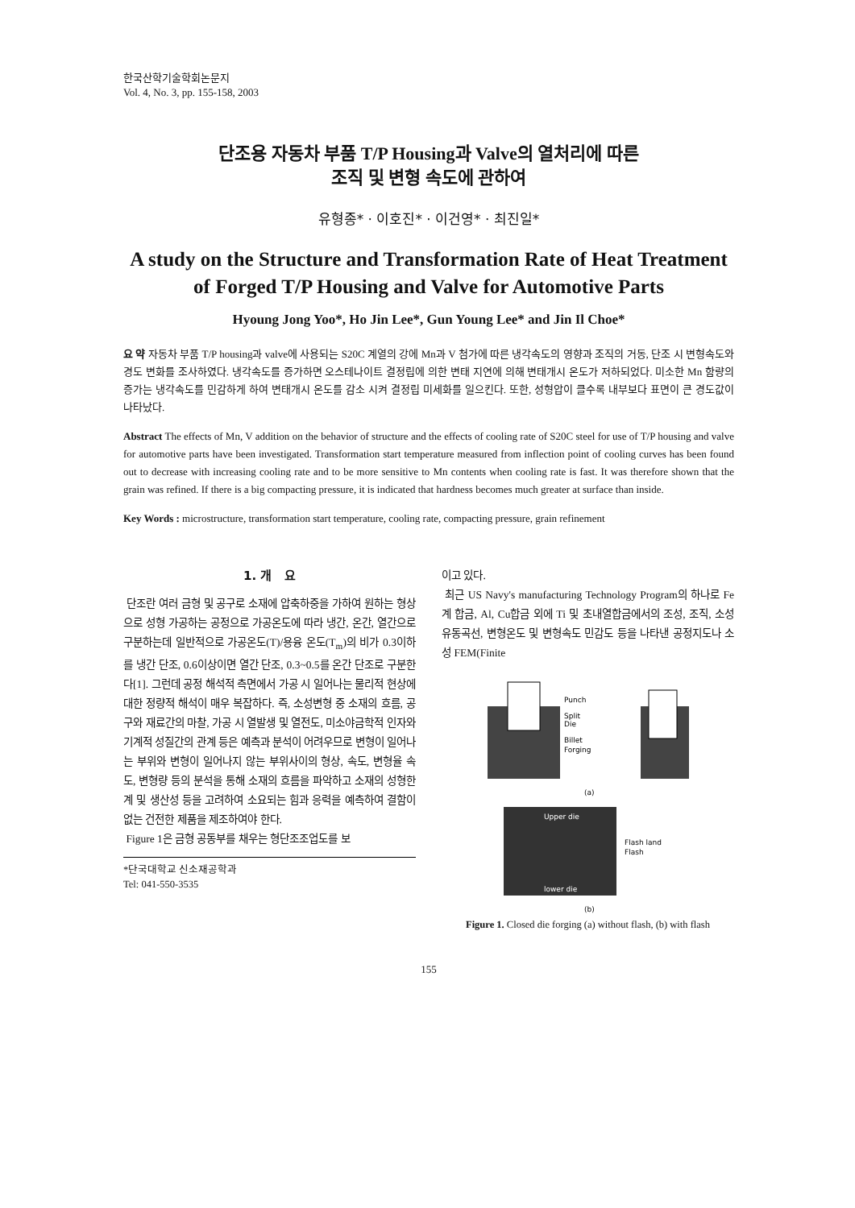한국산학기술학회논문지
Vol. 4, No. 3, pp. 155-158, 2003
단조용 자동차 부품 T/P Housing과 Valve의 열처리에 따른
조직 및 변형 속도에 관하여
유형종* · 이호진* · 이건영* · 최진일*
A study on the Structure and Transformation Rate of Heat Treatment of Forged T/P Housing and Valve for Automotive Parts
Hyoung Jong Yoo*, Ho Jin Lee*, Gun Young Lee* and Jin Il Choe*
요 약 자동차 부품 T/P housing과 valve에 사용되는 S20C 계열의 강에 Mn과 V 첨가에 따른 냉각속도의 영향과 조직의 거동, 단조 시 변형속도와 경도 변화를 조사하였다. 냉각속도를 증가하면 오스테나이트 결정립에 의한 변태 지연에 의해 변태개시 온도가 저하되었다. 미소한 Mn 함량의 증가는 냉각속도를 민감하게 하여 변태개시 온도를 감소 시켜 결정립 미세화를 일으킨다. 또한, 성형압이 클수록 내부보다 표면이 큰 경도값이 나타났다.
Abstract The effects of Mn, V addition on the behavior of structure and the effects of cooling rate of S20C steel for use of T/P housing and valve for automotive parts have been investigated. Transformation start temperature measured from inflection point of cooling curves has been found out to decrease with increasing cooling rate and to be more sensitive to Mn contents when cooling rate is fast. It was therefore shown that the grain was refined. If there is a big compacting pressure, it is indicated that hardness becomes much greater at surface than inside.
Key Words : microstructure, transformation start temperature, cooling rate, compacting pressure, grain refinement
1. 개 요
단조란 여러 금형 및 공구로 소재에 압축하중을 가하여 원하는 형상으로 성형 가공하는 공정으로 가공온도에 따라 냉간, 온간, 열간으로 구분하는데 일반적으로 가공온도(T)/용융 온도(T<sub>m</sub>)의 비가 0.3이하를 냉간 단조, 0.6이상이면 열간 단조, 0.3~0.5를 온간 단조로 구분한다[1]. 그런데 공정 해석적 측면에서 가공 시 일어나는 물리적 현상에 대한 정량적 해석이 매우 복잡하다. 즉, 소성변형 중 소재의 흐름, 공구와 재료간의 마찰, 가공 시 열발생 및 열전도, 미소야금학적 인자와 기계적 성질간의 관계 등은 예측과 분석이 어려우므로 변형이 일어나는 부위와 변형이 일어나지 않는 부위사이의 형상, 속도, 변형율 속도, 변형량 등의 분석을 통해 소재의 흐름을 파악하고 소재의 성형한계 및 생산성 등을 고려하여 소요되는 힘과 응력을 예측하여 결함이 없는 건전한 제품을 제조하여야 한다.
Figure 1은 금형 공동부를 채우는 형단조조업도를 보
*단국대학교 신소재공학과
Tel: 041-550-3535
이고 있다.
최근 US Navy's manufacturing Technology Program의 하나로 Fe계 합금, Al, Cu합금 외에 Ti 및 초내열합금에서의 조성, 조직, 소성유동곡선, 변형온도 및 변형속도 민감도 등을 나타낸 공정지도나 소성 FEM(Finite
Punch
Split
Die
Billet
Forging
(a)
Upper die
lower die
Flash land
Flash
(b)
Figure 1. Closed die forging (a) without flash, (b) with flash
155